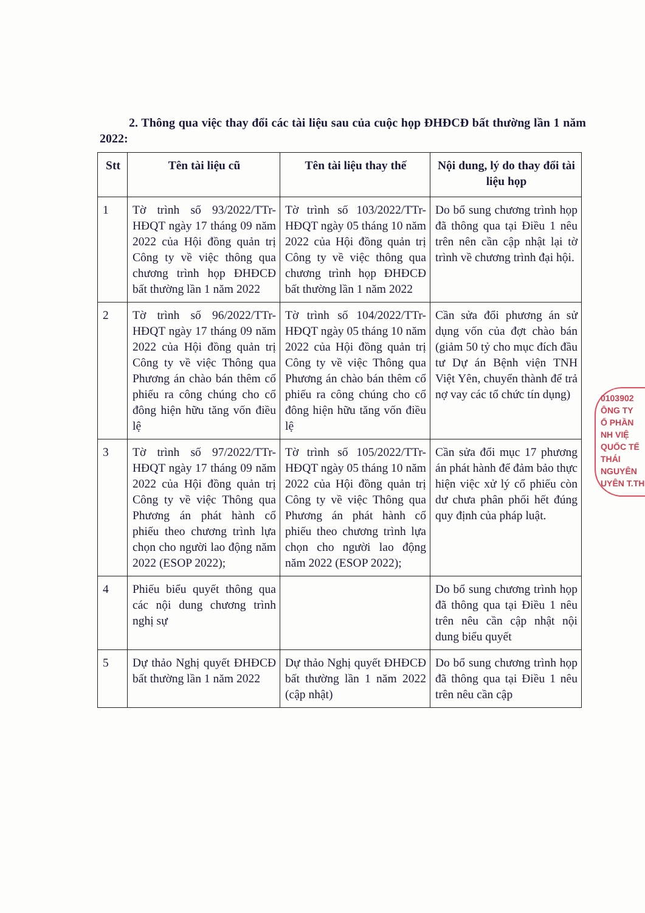2. Thông qua việc thay đổi các tài liệu sau của cuộc họp ĐHĐCĐ bất thường lần 1 năm 2022:
| Stt | Tên tài liệu cũ | Tên tài liệu thay thế | Nội dung, lý do thay đổi tài liệu họp |
| --- | --- | --- | --- |
| 1 | Tờ trình số 93/2022/TTr-HĐQT ngày 17 tháng 09 năm 2022 của Hội đồng quản trị Công ty về việc thông qua chương trình họp ĐHĐCĐ bất thường lần 1 năm 2022 | Tờ trình số 103/2022/TTr-HĐQT ngày 05 tháng 10 năm 2022 của Hội đồng quản trị Công ty về việc thông qua chương trình họp ĐHĐCĐ bất thường lần 1 năm 2022 | Do bổ sung chương trình họp đã thông qua tại Điều 1 nêu trên nên cần cập nhật lại tờ trình về chương trình đại hội. |
| 2 | Tờ trình số 96/2022/TTr-HĐQT ngày 17 tháng 09 năm 2022 của Hội đồng quản trị Công ty về việc Thông qua Phương án chào bán thêm cổ phiếu ra công chúng cho cổ đông hiện hữu tăng vốn điều lệ | Tờ trình số 104/2022/TTr-HĐQT ngày 05 tháng 10 năm 2022 của Hội đồng quản trị Công ty về việc Thông qua Phương án chào bán thêm cổ phiếu ra công chúng cho cổ đông hiện hữu tăng vốn điều lệ | Cần sửa đổi phương án sử dụng vốn của đợt chào bán (giảm 50 tỷ cho mục đích đầu tư Dự án Bệnh viện TNH Việt Yên, chuyển thành để trả nợ vay các tổ chức tín dụng) |
| 3 | Tờ trình số 97/2022/TTr-HĐQT ngày 17 tháng 09 năm 2022 của Hội đồng quản trị Công ty về việc Thông qua Phương án phát hành cổ phiếu theo chương trình lựa chọn cho người lao động năm 2022 (ESOP 2022); | Tờ trình số 105/2022/TTr-HĐQT ngày 05 tháng 10 năm 2022 của Hội đồng quản trị Công ty về việc Thông qua Phương án phát hành cổ phiếu theo chương trình lựa chọn cho người lao động năm 2022 (ESOP 2022); | Cần sửa đổi mục 17 phương án phát hành để đảm bảo thực hiện việc xử lý cổ phiếu còn dư chưa phân phối hết đúng quy định của pháp luật. |
| 4 | Phiếu biểu quyết thông qua các nội dung chương trình nghị sự | | Do bổ sung chương trình họp đã thông qua tại Điều 1 nêu trên nêu cần cập nhật nội dung biểu quyết |
| 5 | Dự thảo Nghị quyết ĐHĐCĐ bất thường lần 1 năm 2022 | Dự thảo Nghị quyết ĐHĐCĐ bất thường lần 1 năm 2022 (cập nhật) | Do bổ sung chương trình họp đã thông qua tại Điều 1 nêu trên nêu cần cập |
0103902
ÔNG TY
Ổ PHẦN
NH VIỆ
QUỐC TẾ
THÁI NGUYÊN
UYÊN T.TH